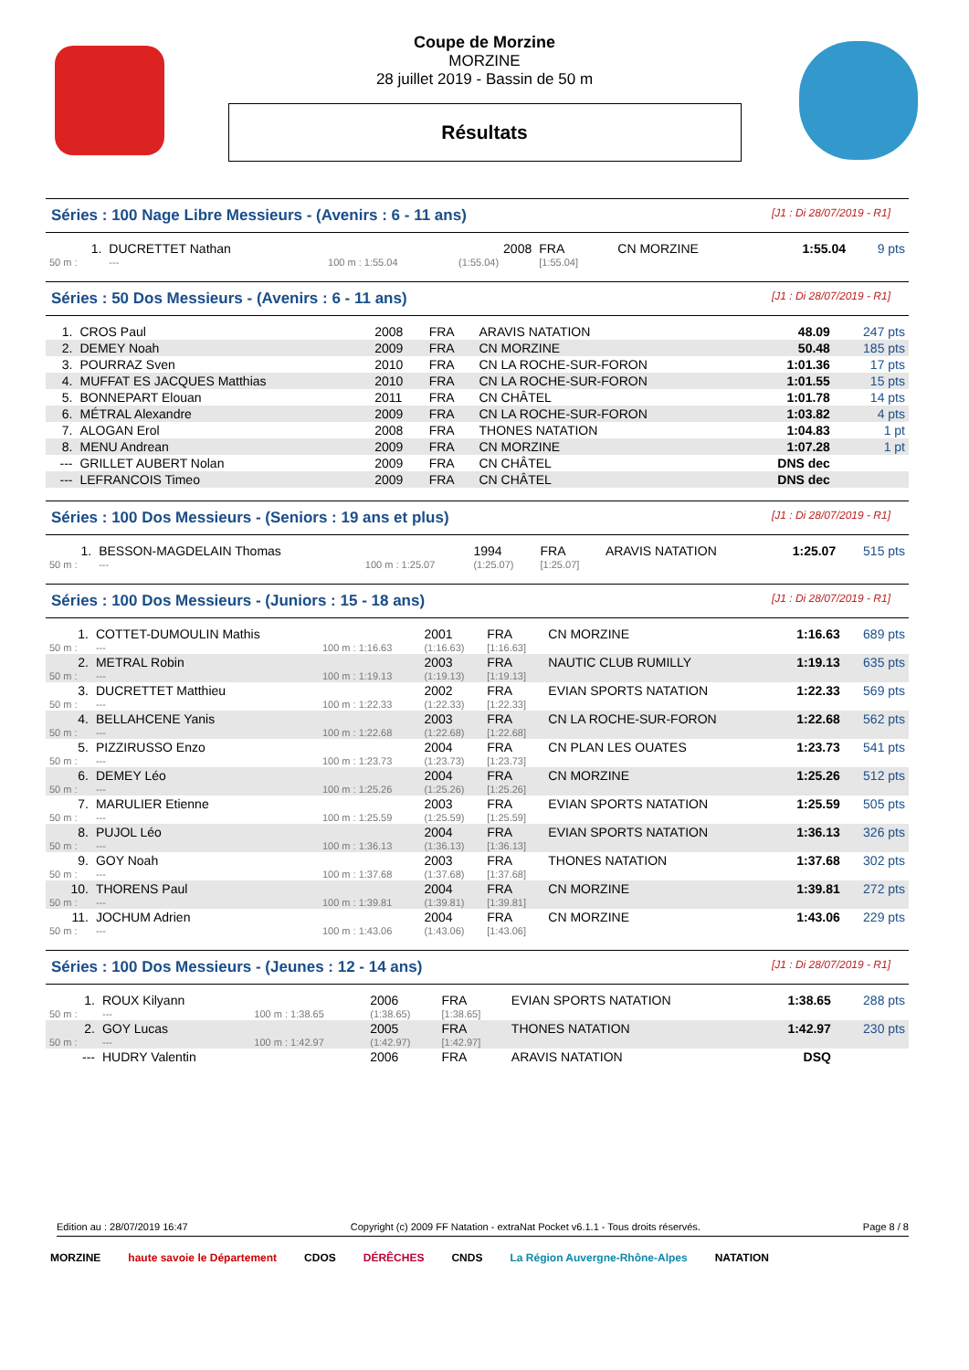Coupe de Morzine
MORZINE
28 juillet 2019 - Bassin de 50 m
Résultats
Séries : 100 Nage Libre Messieurs - (Avenirs : 6 - 11 ans) [J1 : Di 28/07/2019 - R1]
| 1. | DUCRETTET Nathan | | 2008 | FRA | CN MORZINE | 1:55.04 | 9 pts |
| 50 m : | --- | 100 m : 1:55.04 | (1:55.04) | [1:55.04] | | | |
Séries : 50 Dos Messieurs - (Avenirs : 6 - 11 ans) [J1 : Di 28/07/2019 - R1]
| 1. | CROS Paul | 2008 | FRA | ARAVIS NATATION | 48.09 | 247 pts |
| 2. | DEMEY Noah | 2009 | FRA | CN MORZINE | 50.48 | 185 pts |
| 3. | POURRAZ Sven | 2010 | FRA | CN LA ROCHE-SUR-FORON | 1:01.36 | 17 pts |
| 4. | MUFFAT ES JACQUES Matthias | 2010 | FRA | CN LA ROCHE-SUR-FORON | 1:01.55 | 15 pts |
| 5. | BONNEPART Elouan | 2011 | FRA | CN CHÂTEL | 1:01.78 | 14 pts |
| 6. | MÉTRAL Alexandre | 2009 | FRA | CN LA ROCHE-SUR-FORON | 1:03.82 | 4 pts |
| 7. | ALOGAN Erol | 2008 | FRA | THONES NATATION | 1:04.83 | 1 pt |
| 8. | MENU Andrean | 2009 | FRA | CN MORZINE | 1:07.28 | 1 pt |
| --- | GRILLET AUBERT Nolan | 2009 | FRA | CN CHÂTEL | DNS dec | |
| --- | LEFRANCOIS Timeo | 2009 | FRA | CN CHÂTEL | DNS dec | |
Séries : 100 Dos Messieurs - (Seniors : 19 ans et plus) [J1 : Di 28/07/2019 - R1]
| 1. | BESSON-MAGDELAIN Thomas | | 1994 | FRA | ARAVIS NATATION | 1:25.07 | 515 pts |
| 50 m : | --- | 100 m : 1:25.07 | (1:25.07) | [1:25.07] | | | |
Séries : 100 Dos Messieurs - (Juniors : 15 - 18 ans) [J1 : Di 28/07/2019 - R1]
| 1. | COTTET-DUMOULIN Mathis | | 2001 | FRA | CN MORZINE | 1:16.63 | 689 pts |
| 50 m : | --- | 100 m : 1:16.63 | (1:16.63) | [1:16.63] | | | |
| 2. | METRAL Robin | | 2003 | FRA | NAUTIC CLUB RUMILLY | 1:19.13 | 635 pts |
| 50 m : | --- | 100 m : 1:19.13 | (1:19.13) | [1:19.13] | | | |
| 3. | DUCRETTET Matthieu | | 2002 | FRA | EVIAN SPORTS NATATION | 1:22.33 | 569 pts |
| 50 m : | --- | 100 m : 1:22.33 | (1:22.33) | [1:22.33] | | | |
| 4. | BELLAHCENE Yanis | | 2003 | FRA | CN LA ROCHE-SUR-FORON | 1:22.68 | 562 pts |
| 50 m : | --- | 100 m : 1:22.68 | (1:22.68) | [1:22.68] | | | |
| 5. | PIZZIRUSSO Enzo | | 2004 | FRA | CN PLAN LES OUATES | 1:23.73 | 541 pts |
| 50 m : | --- | 100 m : 1:23.73 | (1:23.73) | [1:23.73] | | | |
| 6. | DEMEY Léo | | 2004 | FRA | CN MORZINE | 1:25.26 | 512 pts |
| 50 m : | --- | 100 m : 1:25.26 | (1:25.26) | [1:25.26] | | | |
| 7. | MARULIER Etienne | | 2003 | FRA | EVIAN SPORTS NATATION | 1:25.59 | 505 pts |
| 50 m : | --- | 100 m : 1:25.59 | (1:25.59) | [1:25.59] | | | |
| 8. | PUJOL Léo | | 2004 | FRA | EVIAN SPORTS NATATION | 1:36.13 | 326 pts |
| 50 m : | --- | 100 m : 1:36.13 | (1:36.13) | [1:36.13] | | | |
| 9. | GOY Noah | | 2003 | FRA | THONES NATATION | 1:37.68 | 302 pts |
| 50 m : | --- | 100 m : 1:37.68 | (1:37.68) | [1:37.68] | | | |
| 10. | THORENS Paul | | 2004 | FRA | CN MORZINE | 1:39.81 | 272 pts |
| 50 m : | --- | 100 m : 1:39.81 | (1:39.81) | [1:39.81] | | | |
| 11. | JOCHUM Adrien | | 2004 | FRA | CN MORZINE | 1:43.06 | 229 pts |
| 50 m : | --- | 100 m : 1:43.06 | (1:43.06) | [1:43.06] | | | |
Séries : 100 Dos Messieurs - (Jeunes : 12 - 14 ans) [J1 : Di 28/07/2019 - R1]
| 1. | ROUX Kilyann | | 2006 | FRA | EVIAN SPORTS NATATION | 1:38.65 | 288 pts |
| 50 m : | --- | 100 m : 1:38.65 | (1:38.65) | [1:38.65] | | | |
| 2. | GOY Lucas | | 2005 | FRA | THONES NATATION | 1:42.97 | 230 pts |
| 50 m : | --- | 100 m : 1:42.97 | (1:42.97) | [1:42.97] | | | |
| --- | HUDRY Valentin | | 2006 | FRA | ARAVIS NATATION | DSQ | |
Edition au : 28/07/2019 16:47 Copyright (c) 2009 FF Natation - extraNat Pocket v6.1.1 - Tous droits réservés. Page 8 / 8
MORZINE haute savoie le Département CDOS DÉRÊCHES CNDS La Région Auvergne-Rhône-Alpes NATATION